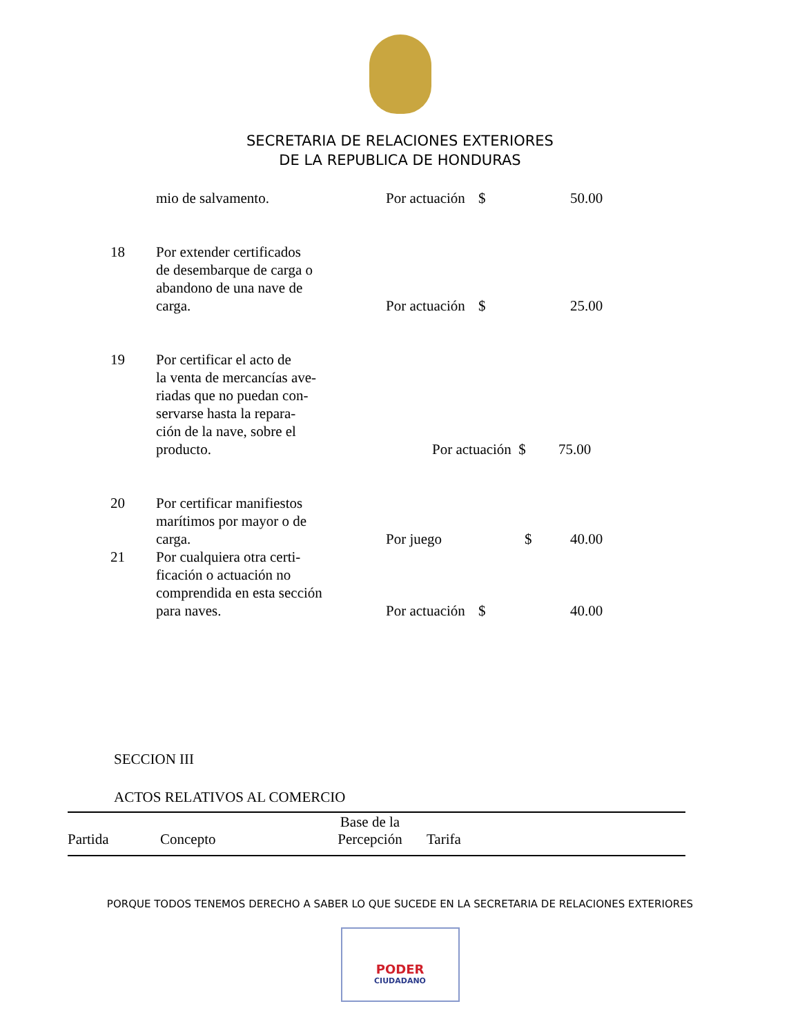SECRETARIA DE RELACIONES EXTERIORES
DE LA REPUBLICA DE HONDURAS
| | mio de salvamento. | Por actuación | $ | 50.00 |
| 18 | Por extender certificados de desembarque de carga o abandono de una nave de carga. | Por actuación | $ | 25.00 |
| 19 | Por certificar el acto de la venta de mercancías ave- riadas que no puedan con- servarse hasta la repara- ción de la nave, sobre el producto. | Por actuación $ 75.00 | | |
| 20 | Por certificar manifiestos marítimos por mayor o de carga. | Por juego | $ | 40.00 |
| 21 | Por cualquiera otra certi- ficación o actuación no comprendida en esta sección para naves. | Por actuación | $ | 40.00 |
SECCION III
ACTOS RELATIVOS AL COMERCIO
| Partida | Concepto | Base de la Percepción | Tarifa |
| --- | --- | --- | --- |
PORQUE TODOS TENEMOS DERECHO A SABER LO QUE SUCEDE EN LA SECRETARIA DE RELACIONES EXTERIORES
PODER
CIUDADANO